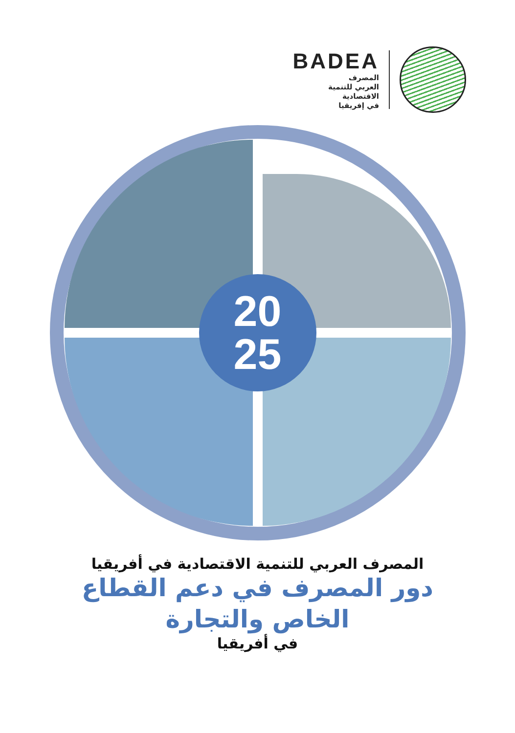BADEA
المصرف
العربي للتنمية
الاقتصادية
في إفريقيا
20
25
المصرف العربي للتنمية الاقتصادية في أفريقيا
دور المصرف في دعم القطاع
الخاص والتجارة
في أفريقيا